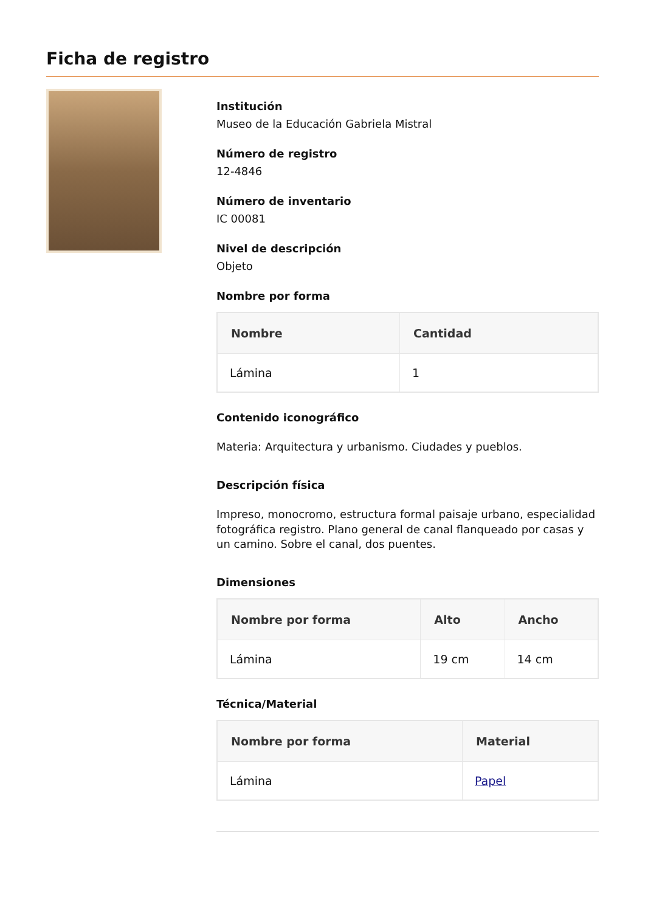Ficha de registro
Institución
Museo de la Educación Gabriela Mistral
Número de registro
12-4846
Número de inventario
IC 00081
Nivel de descripción
Objeto
Nombre por forma
| Nombre | Cantidad |
| --- | --- |
| Lámina | 1 |
Contenido iconográfico
Materia: Arquitectura y urbanismo. Ciudades y pueblos.
Descripción física
Impreso, monocromo, estructura formal paisaje urbano, especialidad fotográfica registro. Plano general de canal flanqueado por casas y un camino. Sobre el canal, dos puentes.
Dimensiones
| Nombre por forma | Alto | Ancho |
| --- | --- | --- |
| Lámina | 19 cm | 14 cm |
Técnica/Material
| Nombre por forma | Material |
| --- | --- |
| Lámina | Papel |